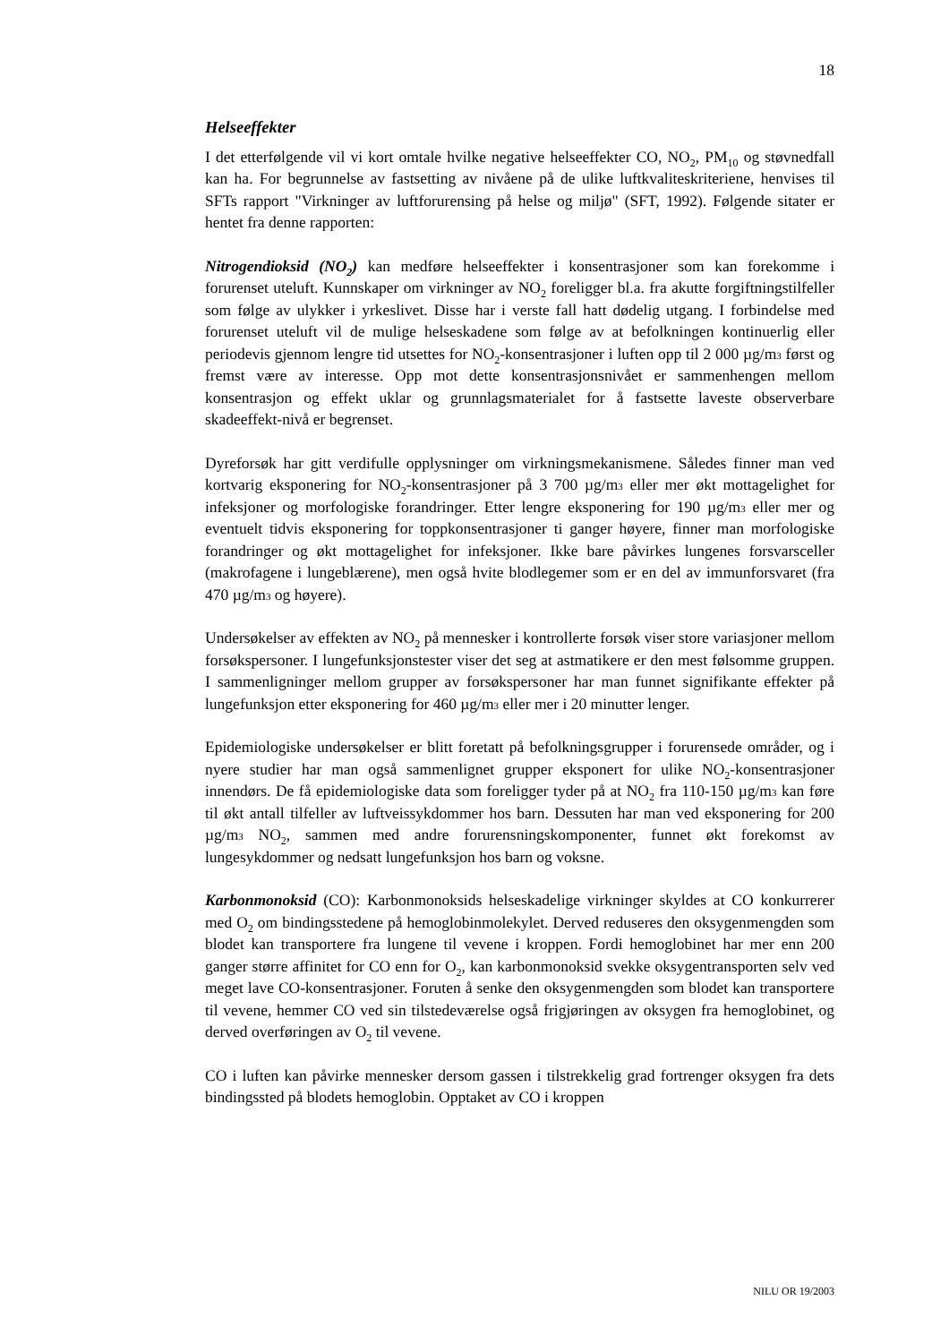18
Helseeffekter
I det etterfølgende vil vi kort omtale hvilke negative helseeffekter CO, NO<sub>2</sub>, PM<sub>10</sub> og støvnedfall kan ha. For begrunnelse av fastsetting av nivåene på de ulike luftkvaliteskriteriene, henvises til SFTs rapport "Virkninger av luftforurensing på helse og miljø" (SFT, 1992). Følgende sitater er hentet fra denne rapporten:
Nitrogendioksid (NO<sub>2</sub>) kan medføre helseeffekter i konsentrasjoner som kan forekomme i forurenset uteluft. Kunnskaper om virkninger av NO<sub>2</sub> foreligger bl.a. fra akutte forgiftningstilfeller som følge av ulykker i yrkeslivet. Disse har i verste fall hatt dødelig utgang. I forbindelse med forurenset uteluft vil de mulige helseskadene som følge av at befolkningen kontinuerlig eller periodevis gjennom lengre tid utsettes for NO<sub>2</sub>-konsentrasjoner i luften opp til 2 000 µg/m<sup>3</sup> først og fremst være av interesse. Opp mot dette konsentrasjonsnivået er sammenhengen mellom konsentrasjon og effekt uklar og grunnlagsmaterialet for å fastsette laveste observerbare skadeeffekt-nivå er begrenset.
Dyreforsøk har gitt verdifulle opplysninger om virkningsmekanismene. Således finner man ved kortvarig eksponering for NO<sub>2</sub>-konsentrasjoner på 3 700 µg/m<sup>3</sup> eller mer økt mottagelighet for infeksjoner og morfologiske forandringer. Etter lengre eksponering for 190 µg/m<sup>3</sup> eller mer og eventuelt tidvis eksponering for toppkonsentrasjoner ti ganger høyere, finner man morfologiske forandringer og økt mottagelighet for infeksjoner. Ikke bare påvirkes lungenes forsvarsceller (makrofagene i lungeblærene), men også hvite blodlegemer som er en del av immunforsvaret (fra 470 µg/m<sup>3</sup> og høyere).
Undersøkelser av effekten av NO<sub>2</sub> på mennesker i kontrollerte forsøk viser store variasjoner mellom forsøkspersoner. I lungefunksjonstester viser det seg at astmatikere er den mest følsomme gruppen. I sammenligninger mellom grupper av forsøkspersoner har man funnet signifikante effekter på lungefunksjon etter eksponering for 460 µg/m<sup>3</sup> eller mer i 20 minutter lenger.
Epidemiologiske undersøkelser er blitt foretatt på befolkningsgrupper i forurensede områder, og i nyere studier har man også sammenlignet grupper eksponert for ulike NO<sub>2</sub>-konsentrasjoner innendørs. De få epidemiologiske data som foreligger tyder på at NO<sub>2</sub> fra 110-150 µg/m<sup>3</sup> kan føre til økt antall tilfeller av luftveissykdommer hos barn. Dessuten har man ved eksponering for 200 µg/m<sup>3</sup> NO<sub>2</sub>, sammen med andre forurensningskomponenter, funnet økt forekomst av lungesykdommer og nedsatt lungefunksjon hos barn og voksne.
Karbonmonoksid (CO): Karbonmonoksids helseskadelige virkninger skyldes at CO konkurrerer med O<sub>2</sub> om bindingsstedene på hemoglobinmolekylet. Derved reduseres den oksygenmengden som blodet kan transportere fra lungene til vevene i kroppen. Fordi hemoglobinet har mer enn 200 ganger større affinitet for CO enn for O<sub>2</sub>, kan karbonmonoksid svekke oksygentransporten selv ved meget lave CO-konsentrasjoner. Foruten å senke den oksygenmengden som blodet kan transportere til vevene, hemmer CO ved sin tilstedeværelse også frigjøringen av oksygen fra hemoglobinet, og derved overføringen av O<sub>2</sub> til vevene.
CO i luften kan påvirke mennesker dersom gassen i tilstrekkelig grad fortrenger oksygen fra dets bindingssted på blodets hemoglobin. Opptaket av CO i kroppen
NILU OR 19/2003